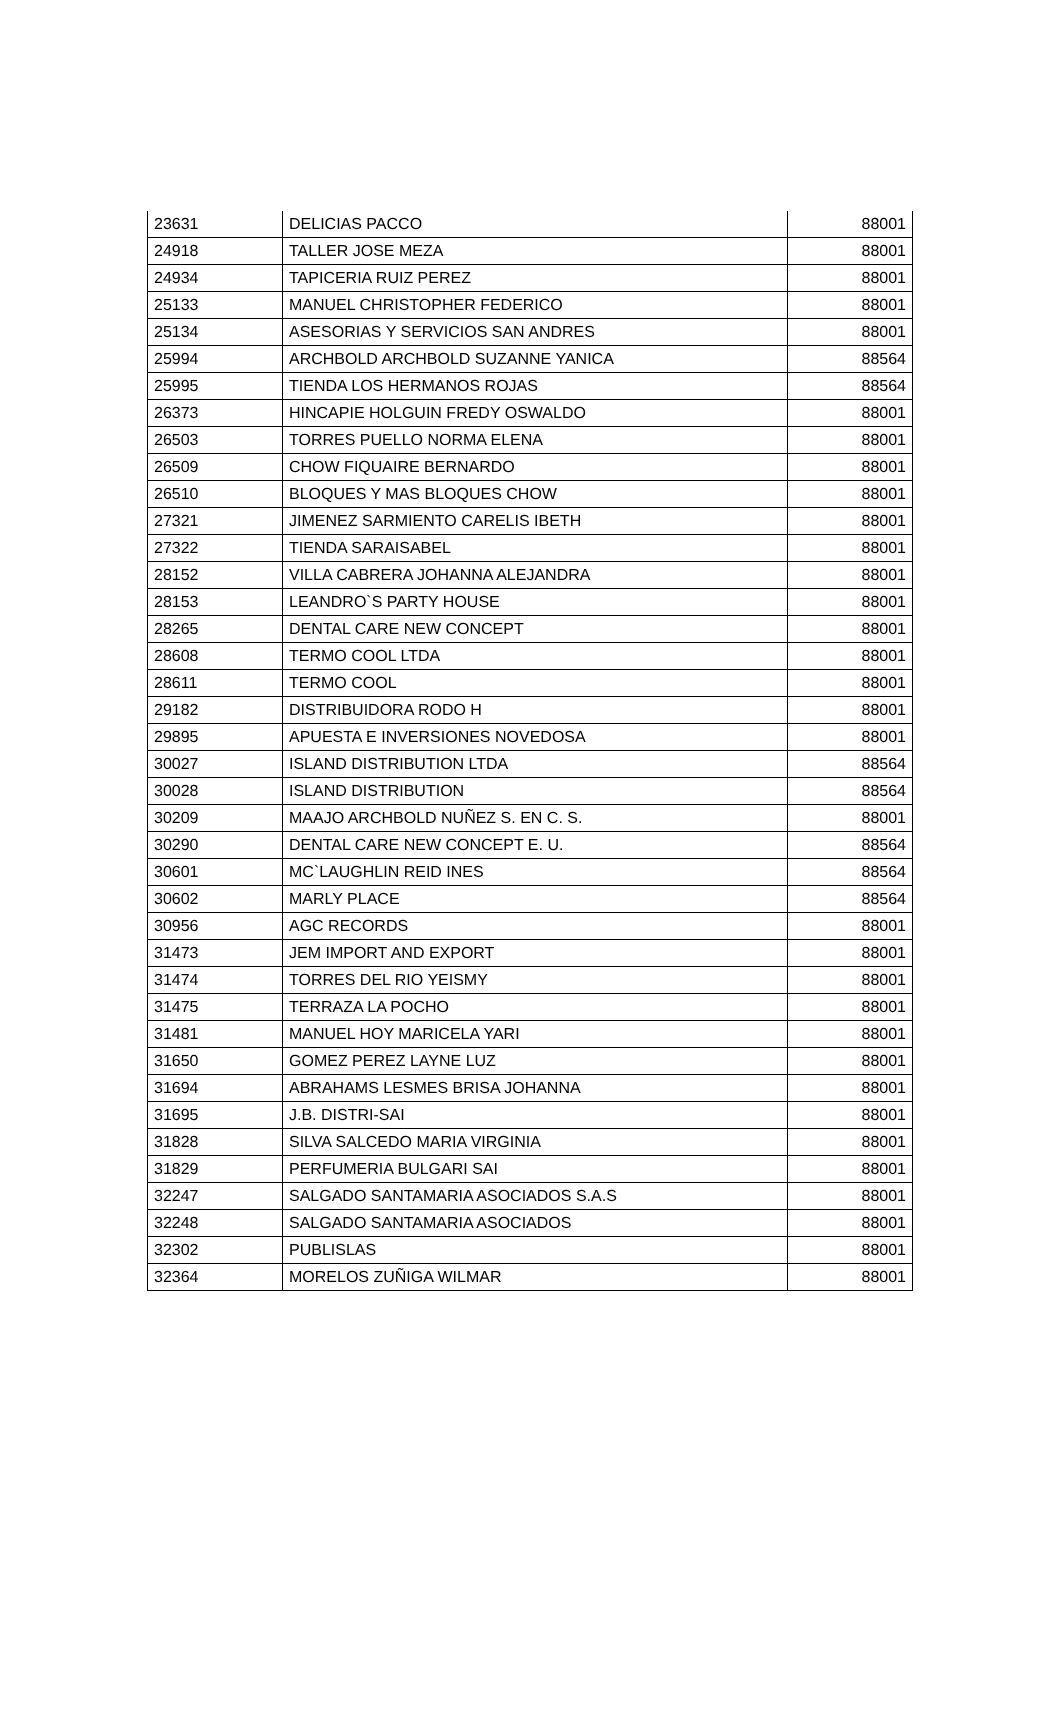| 23631 | DELICIAS PACCO | 88001 |
| 24918 | TALLER JOSE MEZA | 88001 |
| 24934 | TAPICERIA RUIZ PEREZ | 88001 |
| 25133 | MANUEL CHRISTOPHER FEDERICO | 88001 |
| 25134 | ASESORIAS Y SERVICIOS SAN ANDRES | 88001 |
| 25994 | ARCHBOLD ARCHBOLD SUZANNE YANICA | 88564 |
| 25995 | TIENDA LOS HERMANOS ROJAS | 88564 |
| 26373 | HINCAPIE HOLGUIN FREDY OSWALDO | 88001 |
| 26503 | TORRES PUELLO NORMA ELENA | 88001 |
| 26509 | CHOW FIQUAIRE BERNARDO | 88001 |
| 26510 | BLOQUES Y MAS BLOQUES CHOW | 88001 |
| 27321 | JIMENEZ SARMIENTO CARELIS IBETH | 88001 |
| 27322 | TIENDA SARAISABEL | 88001 |
| 28152 | VILLA CABRERA JOHANNA ALEJANDRA | 88001 |
| 28153 | LEANDRO`S PARTY HOUSE | 88001 |
| 28265 | DENTAL CARE NEW CONCEPT | 88001 |
| 28608 | TERMO COOL LTDA | 88001 |
| 28611 | TERMO COOL | 88001 |
| 29182 | DISTRIBUIDORA RODO H | 88001 |
| 29895 | APUESTA E INVERSIONES NOVEDOSA | 88001 |
| 30027 | ISLAND DISTRIBUTION LTDA | 88564 |
| 30028 | ISLAND DISTRIBUTION | 88564 |
| 30209 | MAAJO ARCHBOLD NUÑEZ S. EN C. S. | 88001 |
| 30290 | DENTAL CARE NEW CONCEPT E. U. | 88564 |
| 30601 | MC`LAUGHLIN REID INES | 88564 |
| 30602 | MARLY PLACE | 88564 |
| 30956 | AGC RECORDS | 88001 |
| 31473 | JEM IMPORT AND EXPORT | 88001 |
| 31474 | TORRES DEL RIO YEISMY | 88001 |
| 31475 | TERRAZA LA POCHO | 88001 |
| 31481 | MANUEL HOY MARICELA YARI | 88001 |
| 31650 | GOMEZ PEREZ LAYNE LUZ | 88001 |
| 31694 | ABRAHAMS LESMES BRISA JOHANNA | 88001 |
| 31695 | J.B. DISTRI-SAI | 88001 |
| 31828 | SILVA SALCEDO MARIA VIRGINIA | 88001 |
| 31829 | PERFUMERIA BULGARI SAI | 88001 |
| 32247 | SALGADO SANTAMARIA ASOCIADOS S.A.S | 88001 |
| 32248 | SALGADO SANTAMARIA ASOCIADOS | 88001 |
| 32302 | PUBLISLAS | 88001 |
| 32364 | MORELOS ZUÑIGA WILMAR | 88001 |